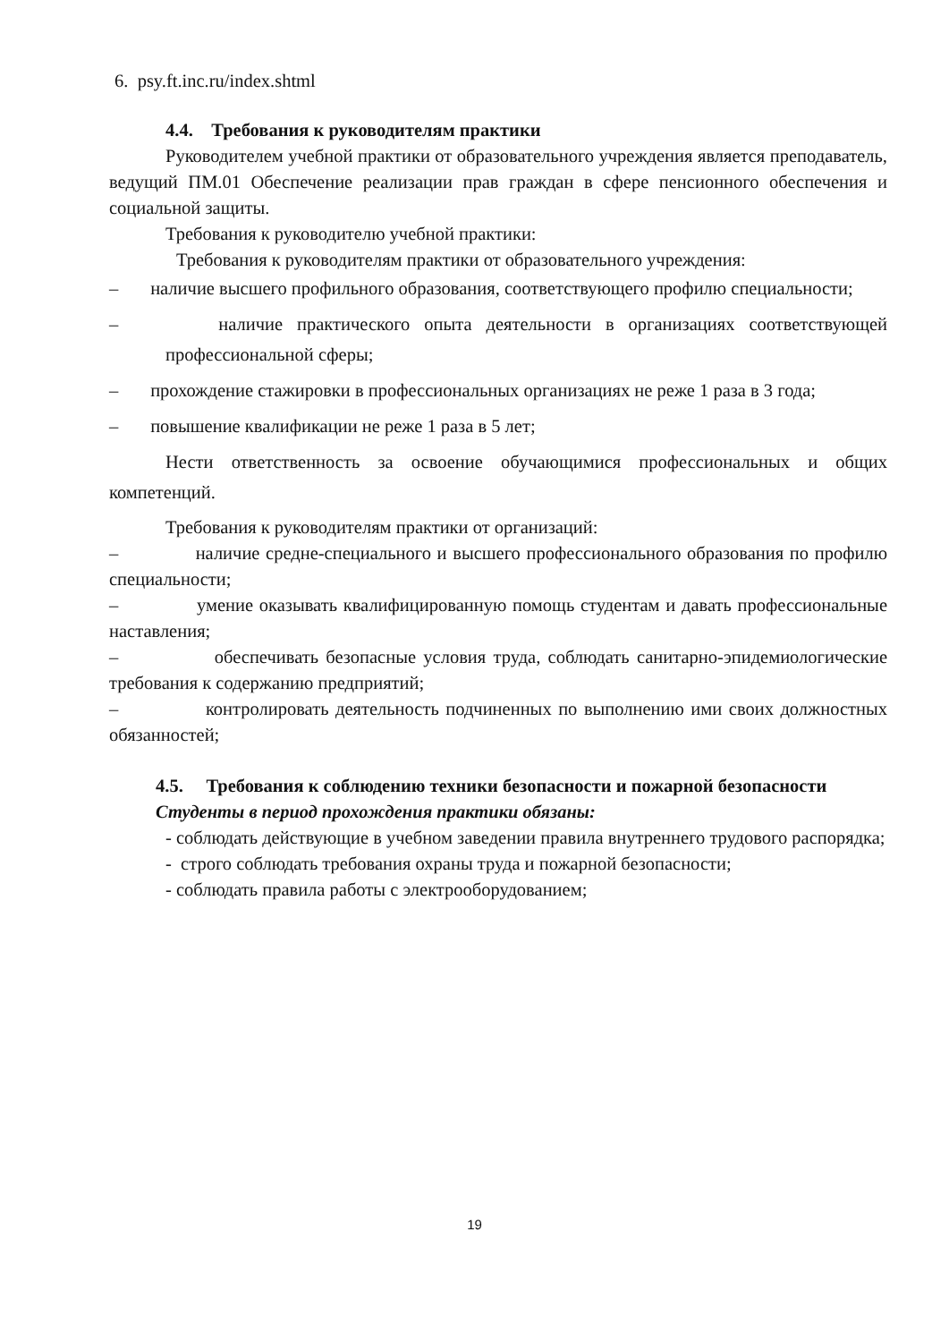6. psy.ft.inc.ru/index.shtml
4.4. Требования к руководителям практики
Руководителем учебной практики от образовательного учреждения является преподаватель, ведущий ПМ.01 Обеспечение реализации прав граждан в сфере пенсионного обеспечения и социальной защиты.
Требования к руководителю учебной практики:
Требования к руководителям практики от образовательного учреждения:
– наличие высшего профильного образования, соответствующего профилю специальности;
– наличие практического опыта деятельности в организациях соответствующей профессиональной сферы;
– прохождение стажировки в профессиональных организациях не реже 1 раза в 3 года;
– повышение квалификации не реже 1 раза в 5 лет;
Нести ответственность за освоение обучающимися профессиональных и общих компетенций.
Требования к руководителям практики от организаций:
– наличие средне-специального и высшего профессионального образования по профилю специальности;
– умение оказывать квалифицированную помощь студентам и давать профессиональные наставления;
– обеспечивать безопасные условия труда, соблюдать санитарно-эпидемиологические требования к содержанию предприятий;
– контролировать деятельность подчиненных по выполнению ими своих должностных обязанностей;
4.5. Требования к соблюдению техники безопасности и пожарной безопасности
Студенты в период прохождения практики обязаны:
- соблюдать действующие в учебном заведении правила внутреннего трудового распорядка;
- строго соблюдать требования охраны труда и пожарной безопасности;
- соблюдать правила работы с электрооборудованием;
19